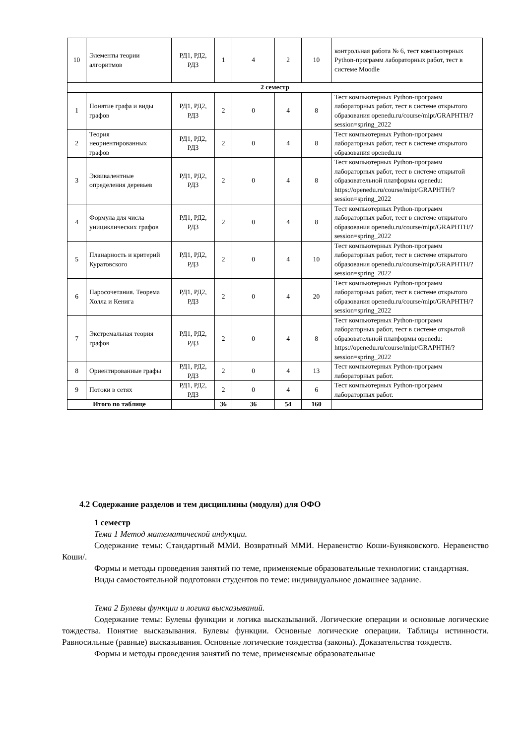| 10 | Элементы теории алгоритмов | РД1, РД2, РД3 | 1 | 4 | 2 | 10 | контрольная работа № 6, тест компьютерных Python-программ лабораторных работ, тест в системе Moodle |
| 2 семестр | | | | | | | |
| 1 | Понятие графа и виды графов | РД1, РД2, РД3 | 2 | 0 | 4 | 8 | Тест компьютерных Python-программ лабораторных работ, тест в системе открытого образования openedu.ru/course/mipt/GRAPHTH/?session=spring_2022 |
| 2 | Теория неориентированных графов | РД1, РД2, РД3 | 2 | 0 | 4 | 8 | Тест компьютерных Python-программ лабораторных работ, тест в системе открытого образования openedu.ru |
| 3 | Эквивалентные определения деревьев | РД1, РД2, РД3 | 2 | 0 | 4 | 8 | Тест компьютерных Python-программ лабораторных работ, тест в системе открытой образовательной платформы openedu: https://openedu.ru/course/mipt/GRAPHTH/?session=spring_2022 |
| 4 | Формула для числа унициклических графов | РД1, РД2, РД3 | 2 | 0 | 4 | 8 | Тест компьютерных Python-программ лабораторных работ, тест в системе открытого образования openedu.ru/course/mipt/GRAPHTH/?session=spring_2022 |
| 5 | Планарность и критерий Куратовского | РД1, РД2, РД3 | 2 | 0 | 4 | 10 | Тест компьютерных Python-программ лабораторных работ, тест в системе открытого образования openedu.ru/course/mipt/GRAPHTH/?session=spring_2022 |
| 6 | Паросочетания. Теорема Холла и Кенига | РД1, РД2, РД3 | 2 | 0 | 4 | 20 | Тест компьютерных Python-программ лабораторных работ, тест в системе открытого образования openedu.ru/course/mipt/GRAPHTH/?session=spring_2022 |
| 7 | Экстремальная теория графов | РД1, РД2, РД3 | 2 | 0 | 4 | 8 | Тест компьютерных Python-программ лабораторных работ, тест в системе открытой образовательной платформы openedu: https://openedu.ru/course/mipt/GRAPHTH/?session=spring_2022 |
| 8 | Ориентированные графы | РД1, РД2, РД3 | 2 | 0 | 4 | 13 | Тест компьютерных Python-программ лабораторных работ. |
| 9 | Потоки в сетях | РД1, РД2, РД3 | 2 | 0 | 4 | 6 | Тест компьютерных Python-программ лабораторных работ. |
| Итого по таблице | | | 36 | 36 | 54 | 160 | |
4.2 Содержание разделов и тем дисциплины (модуля) для ОФО
1 семестр
Тема 1 Метод математической индукции.
Содержание темы: Стандартный ММИ. Возвратный ММИ. Неравенство Коши-Буняковского. Неравенство Коши/.
Формы и методы проведения занятий по теме, применяемые образовательные технологии: стандартная.
Виды самостоятельной подготовки студентов по теме: индивидуальное домашнее задание.
Тема 2 Булевы функции и логика высказываний.
Содержание темы: Булевы функции и логика высказываний. Логические операции и основные логические тождества. Понятие высказывания. Булевы функции. Основные логические операции. Таблицы истинности. Равносильные (равные) высказывания. Основные логические тождества (законы). Доказательства тождеств.
Формы и методы проведения занятий по теме, применяемые образовательные